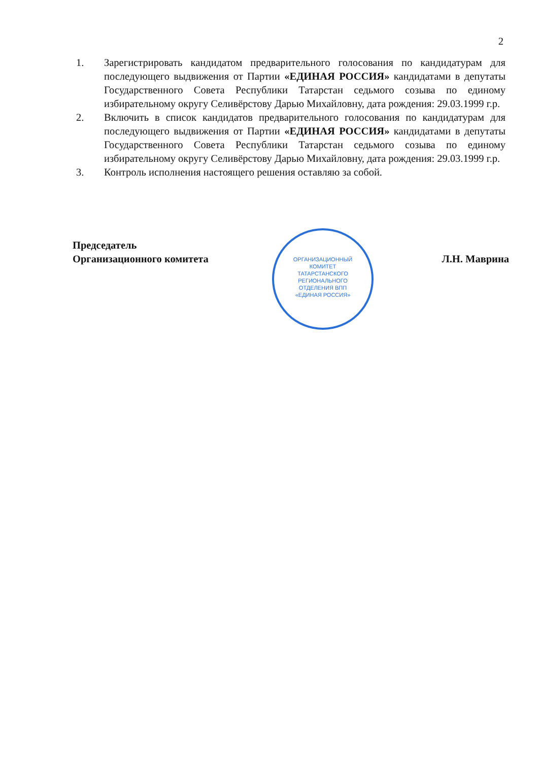2
1. Зарегистрировать кандидатом предварительного голосования по кандидатурам для последующего выдвижения от Партии «ЕДИНАЯ РОССИЯ» кандидатами в депутаты Государственного Совета Республики Татарстан седьмого созыва по единому избирательному округу Селивёрстову Дарью Михайловну, дата рождения: 29.03.1999 г.р.
2. Включить в список кандидатов предварительного голосования по кандидатурам для последующего выдвижения от Партии «ЕДИНАЯ РОССИЯ» кандидатами в депутаты Государственного Совета Республики Татарстан седьмого созыва по единому избирательному округу Селивёрстову Дарью Михайловну, дата рождения: 29.03.1999 г.р.
3. Контроль исполнения настоящего решения оставляю за собой.
Председатель
Организационного комитета
Л.Н. Маврина
ОРГАНИЗАЦИОННЫЙ
КОМИТЕТ
ТАТАРСТАНСКОГО
РЕГИОНАЛЬНОГО
ОТДЕЛЕНИЯ ВПП
«ЕДИНАЯ РОССИЯ»